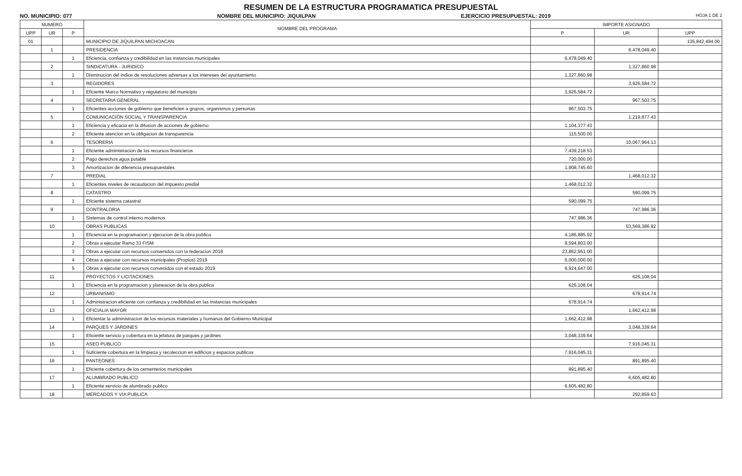RESUMEN DE LA ESTRUCTURA PROGRAMATICA PRESUPUESTAL
NO. MUNICIPIO: 077 NOMBRE DEL MUNICIPIO: JIQUILPAN EJERCICIO PRESUPUESTAL: 2019 HOJA 1 DE 2
| NUMERO | | | NOMBRE DEL PROGRAMA | IMPORTE ASIGNADO | | |
| --- | --- | --- | --- | --- | --- | --- |
| UPP | UR | P | | P | UR | UPP |
| 01 | | | MUNICIPIO DE JIQUILPAN MICHOACAN | | | 135,842,494.00 |
| | 1 | | PRESIDENCIA | | 6,478,049.40 | |
| | | 1 | Eficiencia, confianza y credibilidad en las instancias municipales | 6,478,049.40 | | |
| | 2 | | SINDICATURA - JURIDICO | | 1,327,860.98 | |
| | | 1 | Disminucion del indice de resoluciones adversas a los intereses del ayuntamiento | 1,327,860.98 | | |
| | 3 | | REGIDORES | | 3,926,584.72 | |
| | | 1 | Eficiente Marco Normativo y regulatorio del municipio | 3,926,584.72 | | |
| | 4 | | SECRETARIA GENERAL | | 967,503.75 | |
| | | 1 | Eficientes acciones de gobierno que beneficien a grupos, organismos y personas | 967,503.75 | | |
| | 5 | | COMUNICACIÓN SOCIAL Y TRANSPARENCIA | | 1,219,877.43 | |
| | | 1 | Eficiencia y eficacia en la difusion de acciones de gobierno | 1,104,377.43 | | |
| | | 2 | Eficiente atencion en la obligacion de transparencia | 115,500.00 | | |
| | 6 | | TESORERIA | | 10,067,964.13 | |
| | | 1 | Eficiente administracion de los recursos financieros | 7,439,218.53 | | |
| | | 2 | Pago derechos agua potable | 720,000.00 | | |
| | | 3 | Amortizacion de diferencia presupuestales | 1,908,745.60 | | |
| | 7 | | PREDIAL | | 1,468,012.32 | |
| | | 1 | Eficientes niveles de recaudacion del impuesto predial | 1,468,012.32 | | |
| | 8 | | CATASTRO | | 590,099.75 | |
| | | 1 | Eficiente sistema catastral | 590,099.75 | | |
| | 9 | | CONTRALORIA | | 747,986.36 | |
| | | 1 | Sistemas de control interno modernos | 747,986.36 | | |
| | 10 | | OBRAS PUBLICAS | | 53,569,386.92 | |
| | | 1 | Eficiencia en la programacion y ejecucion de la obra publica | 4,186,885.92 | | |
| | | 2 | Obras a ejecutar Ramo 33 FISM | 9,594,803.00 | | |
| | | 3 | Obras a ejecutar con recursos convenidos con la federacion 2018 | 23,862,951.00 | | |
| | | 4 | Obras a ejecutar con recursos municipales (Propios) 2019 | 6,000,000.00 | | |
| | | 5 | Obras a ejecutar con recursos convenidos con el estado 2019 | 9,924,647.00 | | |
| | 11 | | PROYECTOS Y LICITACIONES | | 626,108.04 | |
| | | 1 | Eficiencia en la programacion y planeacion de la obra publica | 626,108.04 | | |
| | 12 | | URBANISMO | | 678,914.74 | |
| | | 1 | Administracion eficiente con confianza y credibilidad en las instancias municipales | 678,914.74 | | |
| | 13 | | OFICIALIA MAYOR | | 1,662,412.98 | |
| | | 1 | Eficientar la administracion de los recursos materiales y humanos del Gobierno Municipal | 1,662,412.98 | | |
| | 14 | | PARQUES Y JARDINES | | 3,048,339.64 | |
| | | 1 | Eficiente servicio y cobertura en la jefatura de parques y jardines | 3,048,339.64 | | |
| | 15 | | ASEO PUBLICO | | 7,916,045.31 | |
| | | 1 | Suficiente cobertura en la limpieza y recoleccion en edificios y espacios publicos | 7,916,045.31 | | |
| | 16 | | PANTEONES | | 891,895.40 | |
| | | 1 | Eficiente cobertura de los cementerios municipales | 891,895.40 | | |
| | 17 | | ALUMBRADO PUBLICO | | 6,605,482.80 | |
| | | 1 | Eficiente servicio de alumbrado publico | 6,605,482.80 | | |
| | 18 | | MERCADOS Y VIA PUBLICA | | 292,859.63 | |